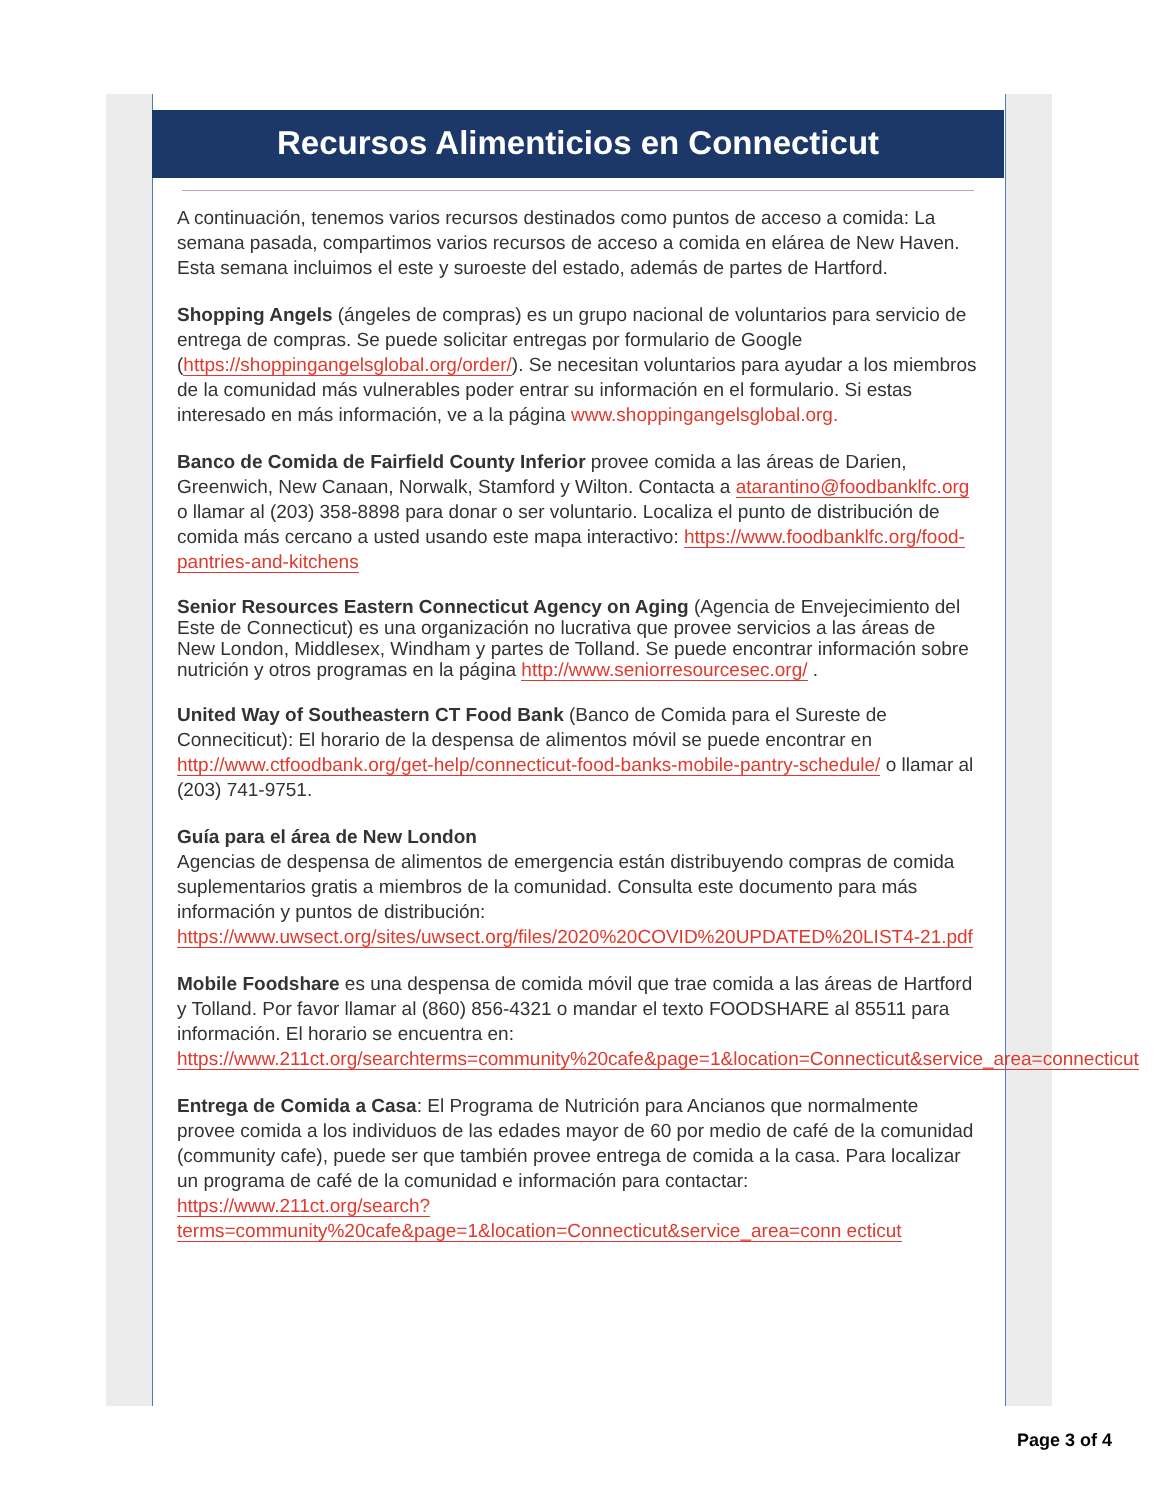Recursos Alimenticios en Connecticut
A continuación, tenemos varios recursos destinados como puntos de acceso a comida: La semana pasada, compartimos varios recursos de acceso a comida en elárea de New Haven. Esta semana incluimos el este y suroeste del estado, además de partes de Hartford.
Shopping Angels (ángeles de compras) es un grupo nacional de voluntarios para servicio de entrega de compras. Se puede solicitar entregas por formulario de Google (https://shoppingangelsglobal.org/order/). Se necesitan voluntarios para ayudar a los miembros de la comunidad más vulnerables poder entrar su información en el formulario. Si estas interesado en más información, ve a la página www.shoppingangelsglobal.org.
Banco de Comida de Fairfield County Inferior provee comida a las áreas de Darien, Greenwich, New Canaan, Norwalk, Stamford y Wilton. Contacta a atarantino@foodbanklfc.org o llamar al (203) 358-8898 para donar o ser voluntario. Localiza el punto de distribución de comida más cercano a usted usando este mapa interactivo: https://www.foodbanklfc.org/food-pantries-and-kitchens
Senior Resources Eastern Connecticut Agency on Aging (Agencia de Envejecimiento del Este de Connecticut) es una organización no lucrativa que provee servicios a las áreas de New London, Middlesex, Windham y partes de Tolland. Se puede encontrar información sobre nutrición y otros programas en la página http://www.seniorresourcesec.org/ .
United Way of Southeastern CT Food Bank (Banco de Comida para el Sureste de Conneciticut): El horario de la despensa de alimentos móvil se puede encontrar en http://www.ctfoodbank.org/get-help/connecticut-food-banks-mobile-pantry-schedule/ o llamar al (203) 741-9751.
Guía para el área de New London
Agencias de despensa de alimentos de emergencia están distribuyendo compras de comida suplementarios gratis a miembros de la comunidad. Consulta este documento para más información y puntos de distribución: https://www.uwsect.org/sites/uwsect.org/files/2020%20COVID%20UPDATED%20LIST4-21.pdf
Mobile Foodshare es una despensa de comida móvil que trae comida a las áreas de Hartford y Tolland. Por favor llamar al (860) 856-4321 o mandar el texto FOODSHARE al 85511 para información. El horario se encuentra en: https://www.211ct.org/searchterms=community%20cafe&page=1&location=Connecticut&service_area=connecticut
Entrega de Comida a Casa: El Programa de Nutrición para Ancianos que normalmente provee comida a los individuos de las edades mayor de 60 por medio de café de la comunidad (community cafe), puede ser que también provee entrega de comida a la casa. Para localizar un programa de café de la comunidad e información para contactar: https://www.211ct.org/search?terms=community%20cafe&page=1&location=Connecticut&service_area=conn ecticut
Page 3 of 4